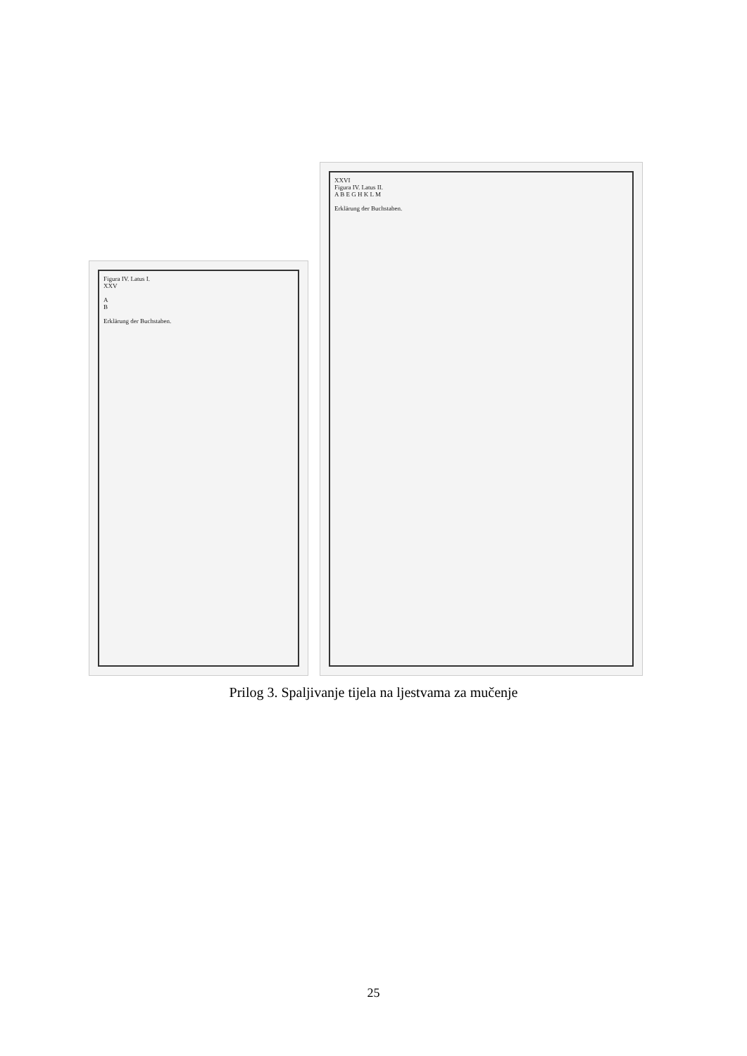Figura IV. Latus I.
XXV
A
B
Erklärung der Buchstaben.
XXVI
Figura IV. Latus II.
A B E G H K L M
Erklärung der Buchstaben.
Prilog 3. Spaljivanje tijela na ljestvama za mučenje
25